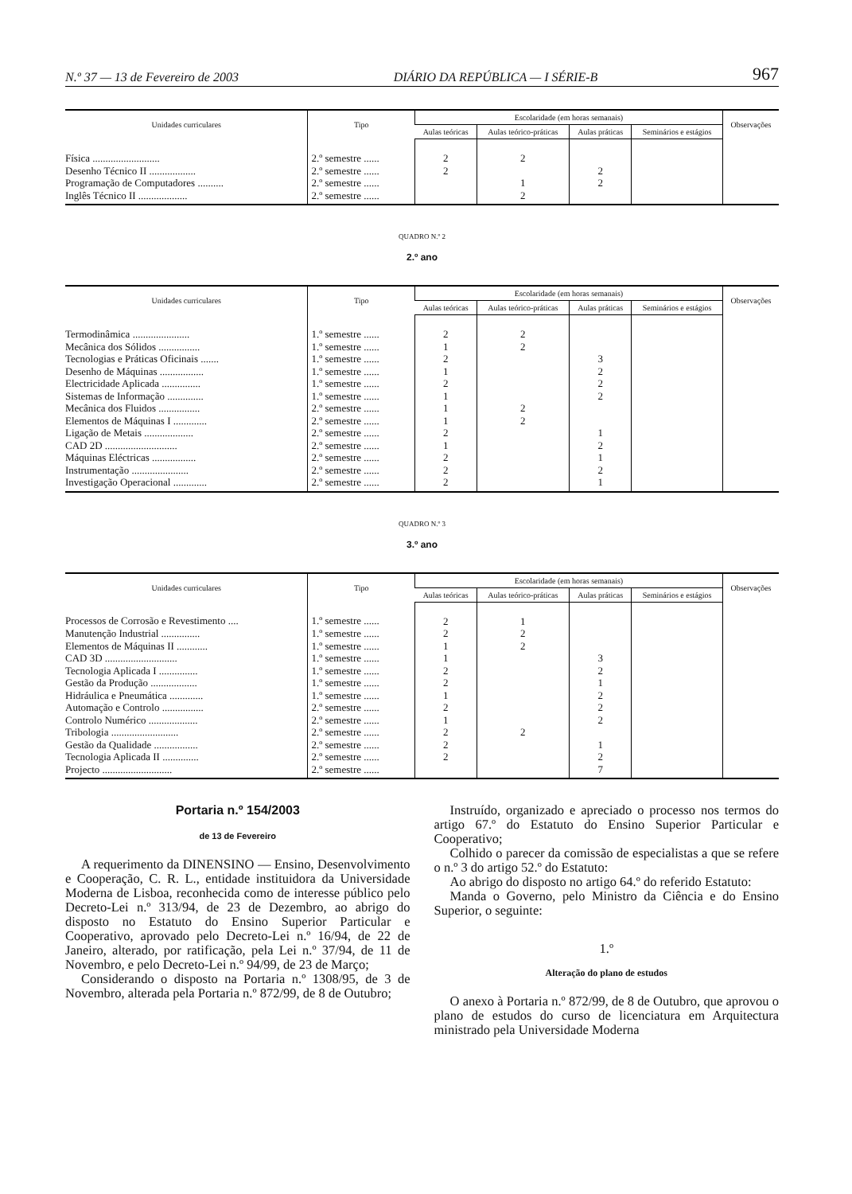N.º 37 — 13 de Fevereiro de 2003 DIÁRIO DA REPÚBLICA — I SÉRIE-B 967
| Unidades curriculares | Tipo | Escolaridade (em horas semanais) | | | | Observações |
| --- | --- | --- | --- | --- | --- | --- |
| | | Aulas teóricas | Aulas teórico-práticas | Aulas práticas | Seminários e estágios | |
| Física .......................... | 2.º semestre ...... | 2 | 2 | | | |
| Desenho Técnico II .................. | 2.º semestre ...... | 2 | | 2 | | |
| Programação de Computadores .......... | 2.º semestre ...... | | 1 | 2 | | |
| Inglês Técnico II ................... | 2.º semestre ...... | | 2 | | | |
QUADRO N.º 2
2.º ano
| Unidades curriculares | Tipo | Escolaridade (em horas semanais) | | | | Observações |
| --- | --- | --- | --- | --- | --- | --- |
| | | Aulas teóricas | Aulas teórico-práticas | Aulas práticas | Seminários e estágios | |
| Termodinâmica ...................... | 1.º semestre ...... | 2 | 2 | | | |
| Mecânica dos Sólidos ................ | 1.º semestre ...... | 1 | 2 | | | |
| Tecnologias e Práticas Oficinais ....... | 1.º semestre ...... | 2 | | 3 | | |
| Desenho de Máquinas ................. | 1.º semestre ...... | 1 | | 2 | | |
| Electricidade Aplicada ............... | 1.º semestre ...... | 2 | | 2 | | |
| Sistemas de Informação .............. | 1.º semestre ...... | 1 | | 2 | | |
| Mecânica dos Fluidos ................ | 2.º semestre ...... | 1 | 2 | | | |
| Elementos de Máquinas I ............. | 2.º semestre ...... | 1 | 2 | | | |
| Ligação de Metais ................... | 2.º semestre ...... | 2 | | 1 | | |
| CAD 2D ............................ | 2.º semestre ...... | 1 | | 2 | | |
| Máquinas Eléctricas ................. | 2.º semestre ...... | 2 | | 1 | | |
| Instrumentação ...................... | 2.º semestre ...... | 2 | | 2 | | |
| Investigação Operacional ............. | 2.º semestre ...... | 2 | | 1 | | |
QUADRO N.º 3
3.º ano
| Unidades curriculares | Tipo | Escolaridade (em horas semanais) | | | | Observações |
| --- | --- | --- | --- | --- | --- | --- |
| | | Aulas teóricas | Aulas teórico-práticas | Aulas práticas | Seminários e estágios | |
| Processos de Corrosão e Revestimento .... | 1.º semestre ...... | 2 | 1 | | | |
| Manutenção Industrial ............... | 1.º semestre ...... | 2 | 2 | | | |
| Elementos de Máquinas II ............ | 1.º semestre ...... | 1 | 2 | | | |
| CAD 3D ............................ | 1.º semestre ...... | 1 | | 3 | | |
| Tecnologia Aplicada I ............... | 1.º semestre ...... | 2 | | 2 | | |
| Gestão da Produção .................. | 1.º semestre ...... | 2 | | 1 | | |
| Hidráulica e Pneumática ............. | 1.º semestre ...... | 1 | | 2 | | |
| Automação e Controlo ................ | 2.º semestre ...... | 2 | | 2 | | |
| Controlo Numérico ................... | 2.º semestre ...... | 1 | | 2 | | |
| Tribologia .......................... | 2.º semestre ...... | 2 | 2 | | | |
| Gestão da Qualidade ................. | 2.º semestre ...... | 2 | | 1 | | |
| Tecnologia Aplicada II .............. | 2.º semestre ...... | 2 | | 2 | | |
| Projecto ........................... | 2.º semestre ...... | | | 7 | | |
Portaria n.º 154/2003
de 13 de Fevereiro
A requerimento da DINENSINO — Ensino, Desenvolvimento e Cooperação, C. R. L., entidade instituidora da Universidade Moderna de Lisboa, reconhecida como de interesse público pelo Decreto-Lei n.º 313/94, de 23 de Dezembro, ao abrigo do disposto no Estatuto do Ensino Superior Particular e Cooperativo, aprovado pelo Decreto-Lei n.º 16/94, de 22 de Janeiro, alterado, por ratificação, pela Lei n.º 37/94, de 11 de Novembro, e pelo Decreto-Lei n.º 94/99, de 23 de Março;
Considerando o disposto na Portaria n.º 1308/95, de 3 de Novembro, alterada pela Portaria n.º 872/99, de 8 de Outubro;
Instruído, organizado e apreciado o processo nos termos do artigo 67.º do Estatuto do Ensino Superior Particular e Cooperativo;
Colhido o parecer da comissão de especialistas a que se refere o n.º 3 do artigo 52.º do Estatuto:
Ao abrigo do disposto no artigo 64.º do referido Estatuto:
Manda o Governo, pelo Ministro da Ciência e do Ensino Superior, o seguinte:
1.º
Alteração do plano de estudos
O anexo à Portaria n.º 872/99, de 8 de Outubro, que aprovou o plano de estudos do curso de licenciatura em Arquitectura ministrado pela Universidade Moderna